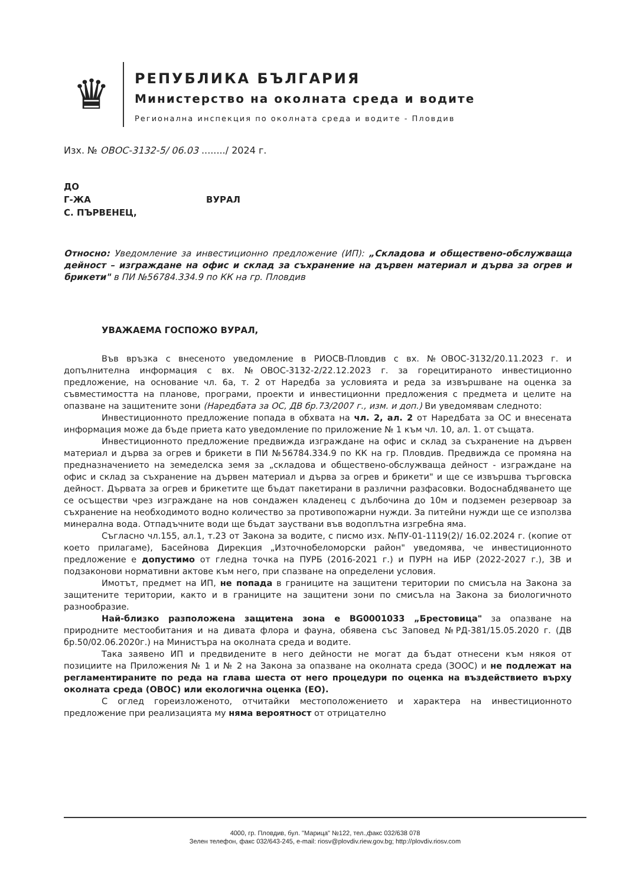♛
РЕПУБЛИКА БЪЛГАРИЯ
Министерство на околната среда и водите
Регионална инспекция по околната среда и водите - Пловдив
Изх. № ОВОС-3132-5/ 06.03 ......../ 2024 г.
ДО
Г-ЖА ВУРАЛ
С. ПЪРВЕНЕЦ,
Относно: Уведомление за инвестиционно предложение (ИП): „Складова и обществено-обслужваща дейност – изграждане на офис и склад за съхранение на дървен материал и дърва за огрев и брикети" в ПИ №56784.334.9 по КК на гр. Пловдив
УВАЖАЕМА ГОСПОЖО ВУРАЛ,
Във връзка с внесеното уведомление в РИОСВ-Пловдив с вх. №ОВОС-3132/20.11.2023 г. и допълнителна информация с вх. №ОВОС-3132-2/22.12.2023 г. за горецитираното инвестиционно предложение, на основание чл. 6а, т. 2 от Наредба за условията и реда за извършване на оценка за съвместимостта на планове, програми, проекти и инвестиционни предложения с предмета и целите на опазване на защитените зони (Наредбата за ОС, ДВ бр.73/2007 г., изм. и доп.) Ви уведомявам следното:
Инвестиционното предложение попада в обхвата на чл. 2, ал. 2 от Наредбата за ОС и внесената информация може да бъде приета като уведомление по приложение № 1 към чл. 10, ал. 1. от същата.
Инвестиционното предложение предвижда изграждане на офис и склад за съхранение на дървен материал и дърва за огрев и брикети в ПИ №56784.334.9 по КК на гр. Пловдив. Предвижда се промяна на предназначението на земеделска земя за „складова и обществено-обслужваща дейност - изграждане на офис и склад за съхранение на дървен материал и дърва за огрев и брикети" и ще се извършва търговска дейност. Дървата за огрев и брикетите ще бъдат пакетирани в различни разфасовки. Водоснабдяването ще се осъществи чрез изграждане на нов сондажен кладенец с дълбочина до 10м и подземен резервоар за съхранение на необходимото водно количество за противопожарни нужди. За питейни нужди ще се използва минерална вода. Отпадъчните води ще бъдат зауствани във водоплътна изгребна яма.
Съгласно чл.155, ал.1, т.23 от Закона за водите, с писмо изх. №ПУ-01-1119(2)/ 16.02.2024 г. (копие от което прилагаме), Басейнова Дирекция „Източнобеломорски район" уведомява, че инвестиционното предложение е допустимо от гледна точка на ПУРБ (2016-2021 г.) и ПУРН на ИБР (2022-2027 г.), ЗВ и подзаконови нормативни актове към него, при спазване на определени условия.
Имотът, предмет на ИП, не попада в границите на защитени територии по смисъла на Закона за защитените територии, както и в границите на защитени зони по смисъла на Закона за биологичното разнообразие.
Най-близко разположена защитена зона е BG0001033 „Брестовица" за опазване на природните местообитания и на дивата флора и фауна, обявена със Заповед №РД-381/15.05.2020 г. (ДВ бр.50/02.06.2020г.) на Министъра на околната среда и водите.
Така заявено ИП и предвидените в него дейности не могат да бъдат отнесени към някоя от позициите на Приложения № 1 и № 2 на Закона за опазване на околната среда (ЗООС) и не подлежат на регламентираните по реда на глава шеста от него процедури по оценка на въздействието върху околната среда (ОВОС) или екологична оценка (ЕО).
С оглед гореизложеното, отчитайки местоположението и характера на инвестиционното предложение при реализацията му няма вероятност от отрицателно
4000, гр. Пловдив, бул. "Марица" №122, тел.,факс 032/638 078
Зелен телефон, факс 032/643-245, e-mail: riosv@plovdiv.riew.gov.bg; http://plovdiv.riosv.com